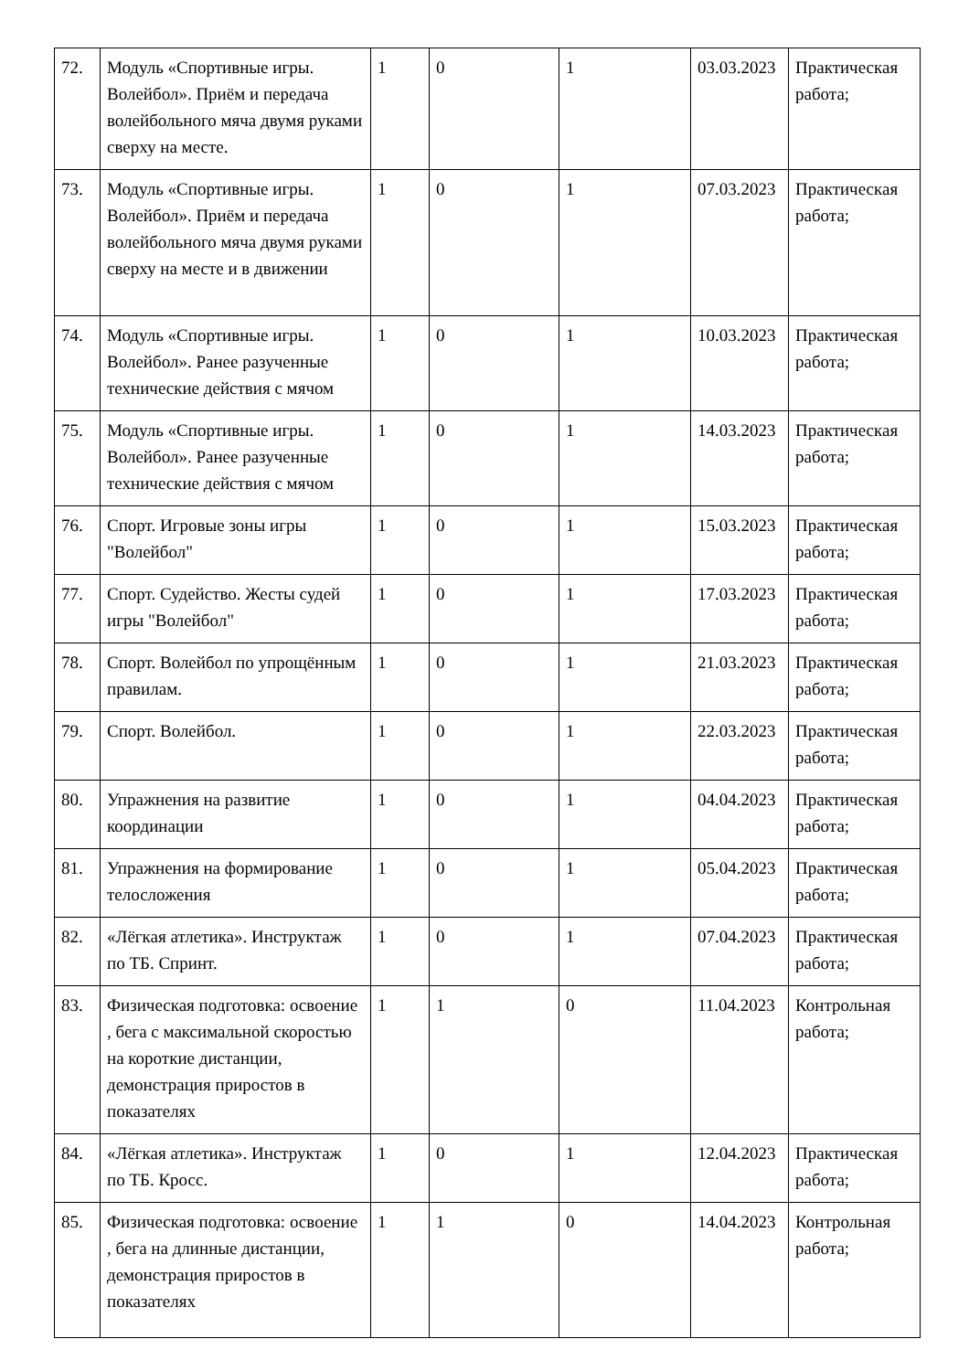| 72. | Модуль «Спортивные игры. Волейбол». Приём и передача волейбольного мяча двумя руками сверху на месте. | 1 | 0 | 1 | 03.03.2023 | Практическая работа; |
| 73. | Модуль «Спортивные игры. Волейбол». Приём и передача волейбольного мяча двумя руками сверху на месте и в движении | 1 | 0 | 1 | 07.03.2023 | Практическая работа; |
| 74. | Модуль «Спортивные игры. Волейбол». Ранее разученные технические действия с мячом | 1 | 0 | 1 | 10.03.2023 | Практическая работа; |
| 75. | Модуль «Спортивные игры. Волейбол». Ранее разученные технические действия с мячом | 1 | 0 | 1 | 14.03.2023 | Практическая работа; |
| 76. | Спорт. Игровые зоны игры "Волейбол" | 1 | 0 | 1 | 15.03.2023 | Практическая работа; |
| 77. | Спорт. Судейство. Жесты судей игры "Волейбол" | 1 | 0 | 1 | 17.03.2023 | Практическая работа; |
| 78. | Спорт. Волейбол по упрощённым правилам. | 1 | 0 | 1 | 21.03.2023 | Практическая работа; |
| 79. | Спорт. Волейбол. | 1 | 0 | 1 | 22.03.2023 | Практическая работа; |
| 80. | Упражнения на развитие координации | 1 | 0 | 1 | 04.04.2023 | Практическая работа; |
| 81. | Упражнения на формирование телосложения | 1 | 0 | 1 | 05.04.2023 | Практическая работа; |
| 82. | «Лёгкая атлетика». Инструктаж по ТБ. Спринт. | 1 | 0 | 1 | 07.04.2023 | Практическая работа; |
| 83. | Физическая подготовка: освоение , бега с максимальной скоростью на короткие дистанции, демонстрация приростов в показателях | 1 | 1 | 0 | 11.04.2023 | Контрольная работа; |
| 84. | «Лёгкая атлетика». Инструктаж по ТБ. Кросс. | 1 | 0 | 1 | 12.04.2023 | Практическая работа; |
| 85. | Физическая подготовка: освоение , бега на длинные дистанции, демонстрация приростов в показателях | 1 | 1 | 0 | 14.04.2023 | Контрольная работа; |